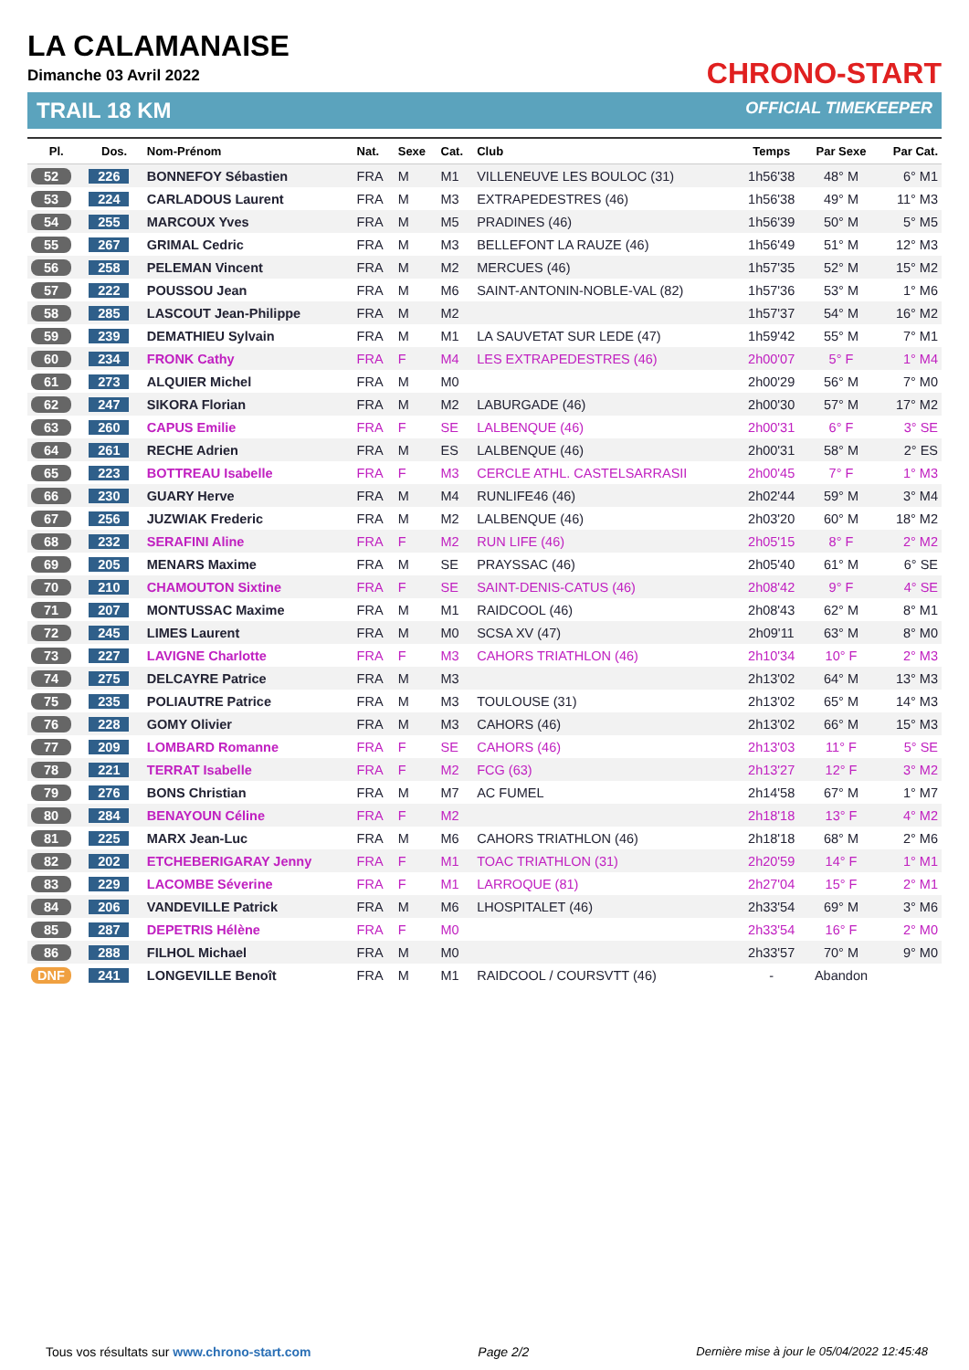LA CALAMANAISE
Dimanche 03 Avril 2022
TRAIL 18 KM
CHRONO-START
OFFICIAL TIMEKEEPER
| Pl. | Dos. | Nom-Prénom | Nat. | Sexe | Cat. | Club | Temps | Par Sexe | Par Cat. |
| --- | --- | --- | --- | --- | --- | --- | --- | --- | --- |
| 52 | 226 | BONNEFOY Sébastien | FRA | M | M1 | VILLENEUVE LES BOULOC (31) | 1h56'38 | 48° M | 6° M1 |
| 53 | 224 | CARLADOUS Laurent | FRA | M | M3 | EXTRAPEDESTRES (46) | 1h56'38 | 49° M | 11° M3 |
| 54 | 255 | MARCOUX Yves | FRA | M | M5 | PRADINES (46) | 1h56'39 | 50° M | 5° M5 |
| 55 | 267 | GRIMAL Cedric | FRA | M | M3 | BELLEFONT LA RAUZE (46) | 1h56'49 | 51° M | 12° M3 |
| 56 | 258 | PELEMAN Vincent | FRA | M | M2 | MERCUES (46) | 1h57'35 | 52° M | 15° M2 |
| 57 | 222 | POUSSOU Jean | FRA | M | M6 | SAINT-ANTONIN-NOBLE-VAL (82) | 1h57'36 | 53° M | 1° M6 |
| 58 | 285 | LASCOUT Jean-Philippe | FRA | M | M2 | | 1h57'37 | 54° M | 16° M2 |
| 59 | 239 | DEMATHIEU Sylvain | FRA | M | M1 | LA SAUVETAT SUR LEDE (47) | 1h59'42 | 55° M | 7° M1 |
| 60 | 234 | FRONK Cathy | FRA | F | M4 | LES EXTRAPEDESTRES (46) | 2h00'07 | 5° F | 1° M4 |
| 61 | 273 | ALQUIER Michel | FRA | M | M0 | | 2h00'29 | 56° M | 7° M0 |
| 62 | 247 | SIKORA Florian | FRA | M | M2 | LABURGADE (46) | 2h00'30 | 57° M | 17° M2 |
| 63 | 260 | CAPUS Emilie | FRA | F | SE | LALBENQUE (46) | 2h00'31 | 6° F | 3° SE |
| 64 | 261 | RECHE Adrien | FRA | M | ES | LALBENQUE (46) | 2h00'31 | 58° M | 2° ES |
| 65 | 223 | BOTTREAU Isabelle | FRA | F | M3 | CERCLE ATHL. CASTELSARRASII | 2h00'45 | 7° F | 1° M3 |
| 66 | 230 | GUARY Herve | FRA | M | M4 | RUNLIFE46 (46) | 2h02'44 | 59° M | 3° M4 |
| 67 | 256 | JUZWIAK Frederic | FRA | M | M2 | LALBENQUE (46) | 2h03'20 | 60° M | 18° M2 |
| 68 | 232 | SERAFINI Aline | FRA | F | M2 | RUN LIFE (46) | 2h05'15 | 8° F | 2° M2 |
| 69 | 205 | MENARS Maxime | FRA | M | SE | PRAYSSAC (46) | 2h05'40 | 61° M | 6° SE |
| 70 | 210 | CHAMOUTON Sixtine | FRA | F | SE | SAINT-DENIS-CATUS (46) | 2h08'42 | 9° F | 4° SE |
| 71 | 207 | MONTUSSAC Maxime | FRA | M | M1 | RAIDCOOL (46) | 2h08'43 | 62° M | 8° M1 |
| 72 | 245 | LIMES Laurent | FRA | M | M0 | SCSA XV (47) | 2h09'11 | 63° M | 8° M0 |
| 73 | 227 | LAVIGNE Charlotte | FRA | F | M3 | CAHORS TRIATHLON (46) | 2h10'34 | 10° F | 2° M3 |
| 74 | 275 | DELCAYRE Patrice | FRA | M | M3 | | 2h13'02 | 64° M | 13° M3 |
| 75 | 235 | POLIAUTRE Patrice | FRA | M | M3 | TOULOUSE (31) | 2h13'02 | 65° M | 14° M3 |
| 76 | 228 | GOMY Olivier | FRA | M | M3 | CAHORS (46) | 2h13'02 | 66° M | 15° M3 |
| 77 | 209 | LOMBARD Romanne | FRA | F | SE | CAHORS (46) | 2h13'03 | 11° F | 5° SE |
| 78 | 221 | TERRAT Isabelle | FRA | F | M2 | FCG (63) | 2h13'27 | 12° F | 3° M2 |
| 79 | 276 | BONS Christian | FRA | M | M7 | AC FUMEL | 2h14'58 | 67° M | 1° M7 |
| 80 | 284 | BENAYOUN Céline | FRA | F | M2 | | 2h18'18 | 13° F | 4° M2 |
| 81 | 225 | MARX Jean-Luc | FRA | M | M6 | CAHORS TRIATHLON (46) | 2h18'18 | 68° M | 2° M6 |
| 82 | 202 | ETCHEBERIGARAY Jenny | FRA | F | M1 | TOAC TRIATHLON (31) | 2h20'59 | 14° F | 1° M1 |
| 83 | 229 | LACOMBE Séverine | FRA | F | M1 | LARROQUE (81) | 2h27'04 | 15° F | 2° M1 |
| 84 | 206 | VANDEVILLE Patrick | FRA | M | M6 | LHOSPITALET (46) | 2h33'54 | 69° M | 3° M6 |
| 85 | 287 | DEPETRIS Hélène | FRA | F | M0 | | 2h33'54 | 16° F | 2° M0 |
| 86 | 288 | FILHOL Michael | FRA | M | M0 | | 2h33'57 | 70° M | 9° M0 |
| DNF | 241 | LONGEVILLE Benoît | FRA | M | M1 | RAIDCOOL / COURSVTT (46) | - | Abandon | |
Tous vos résultats sur www.chrono-start.com Page 2/2 Dernière mise à jour le 05/04/2022 12:45:48